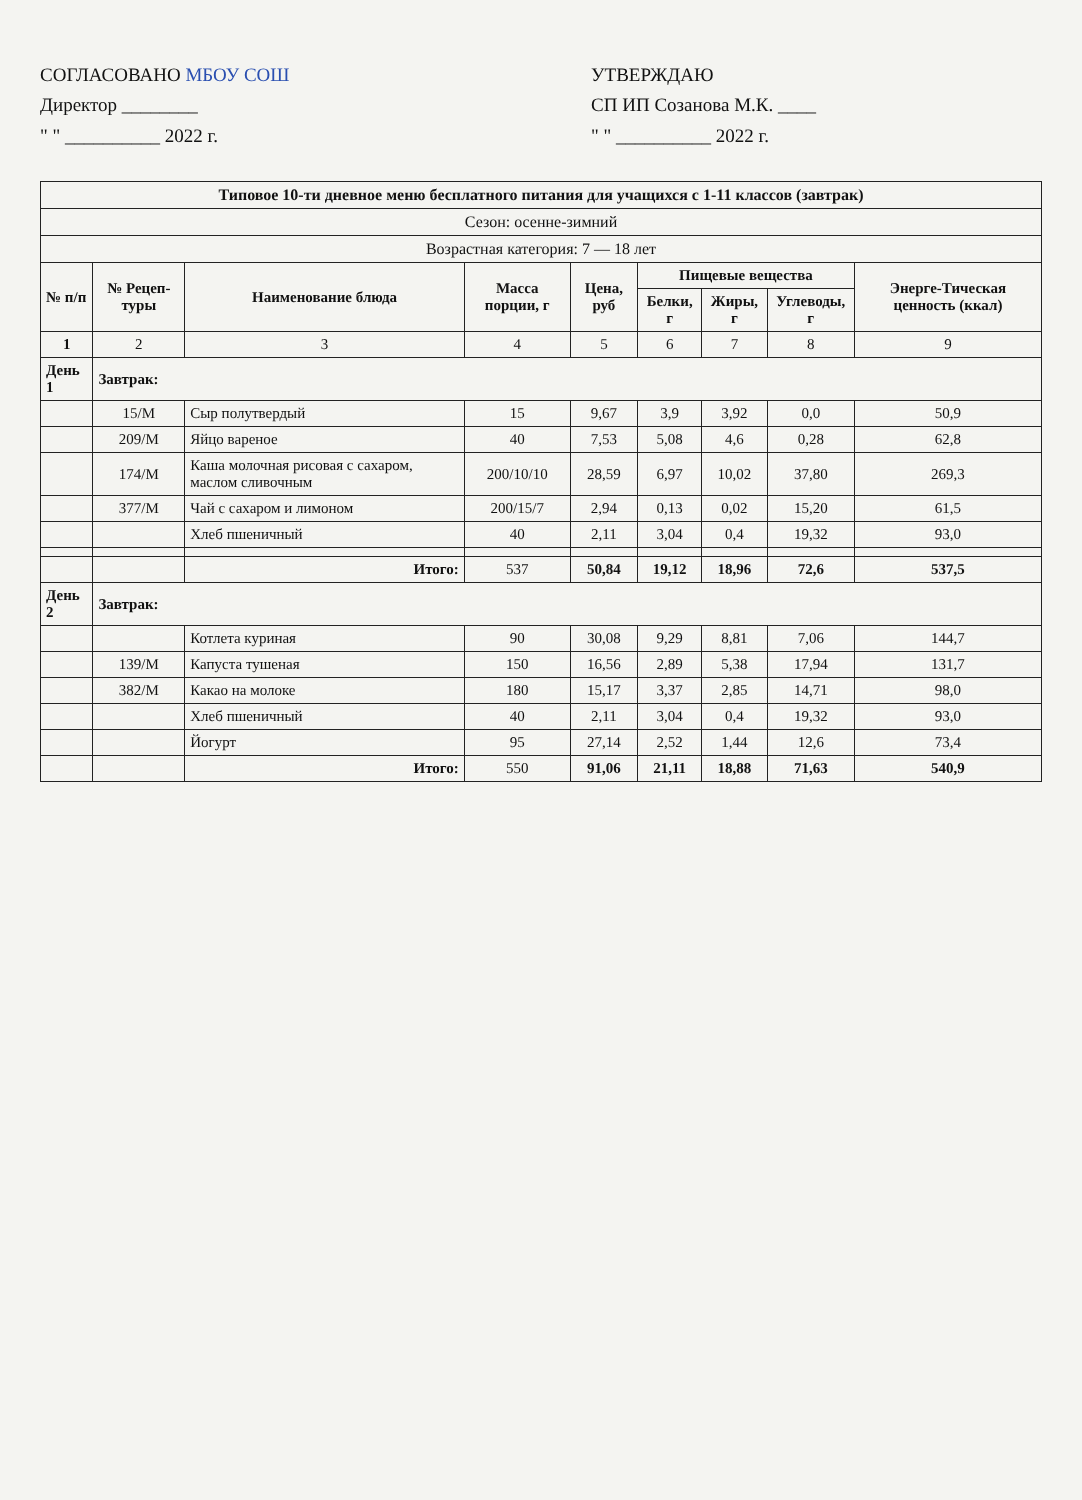СОГЛАСОВАНО МБОУ СОШ
Директор ________
" " __________ 2022 г.
УТВЕРЖДАЮ
СП ИП Созанова М.К. ____
" " __________ 2022 г.
| Типовое 10-ти дневное меню бесплатного питания для учащихся с 1-11 классов (завтрак) | | | | | | | | |
| Сезон: осенне-зимний | | | | | | | | |
| Возрастная категория: 7 — 18 лет | | | | | | | | |
| № п/п | № Рецеп-туры | Наименование блюда | Масса порции, г | Цена, руб | Пищевые вещества | | | Энерге-Тическая ценность (ккал) |
| | | | | | Белки, г | Жиры, г | Углеводы, г | |
| 1 | 2 | 3 | 4 | 5 | 6 | 7 | 8 | 9 |
| День 1 | Завтрак: | | | | | | | |
| | 15/М | Сыр полутвердый | 15 | 9,67 | 3,9 | 3,92 | 0,0 | 50,9 |
| | 209/М | Яйцо вареное | 40 | 7,53 | 5,08 | 4,6 | 0,28 | 62,8 |
| | 174/М | Каша молочная рисовая с сахаром, маслом сливочным | 200/10/10 | 28,59 | 6,97 | 10,02 | 37,80 | 269,3 |
| | 377/М | Чай с сахаром и лимоном | 200/15/7 | 2,94 | 0,13 | 0,02 | 15,20 | 61,5 |
| | | Хлеб пшеничный | 40 | 2,11 | 3,04 | 0,4 | 19,32 | 93,0 |
| | | Итого: | 537 | 50,84 | 19,12 | 18,96 | 72,6 | 537,5 |
| День 2 | Завтрак: | | | | | | | |
| | | Котлета куриная | 90 | 30,08 | 9,29 | 8,81 | 7,06 | 144,7 |
| | 139/М | Капуста тушеная | 150 | 16,56 | 2,89 | 5,38 | 17,94 | 131,7 |
| | 382/М | Какао на молоке | 180 | 15,17 | 3,37 | 2,85 | 14,71 | 98,0 |
| | | Хлеб пшеничный | 40 | 2,11 | 3,04 | 0,4 | 19,32 | 93,0 |
| | | Йогурт | 95 | 27,14 | 2,52 | 1,44 | 12,6 | 73,4 |
| | | Итого: | 550 | 91,06 | 21,11 | 18,88 | 71,63 | 540,9 |